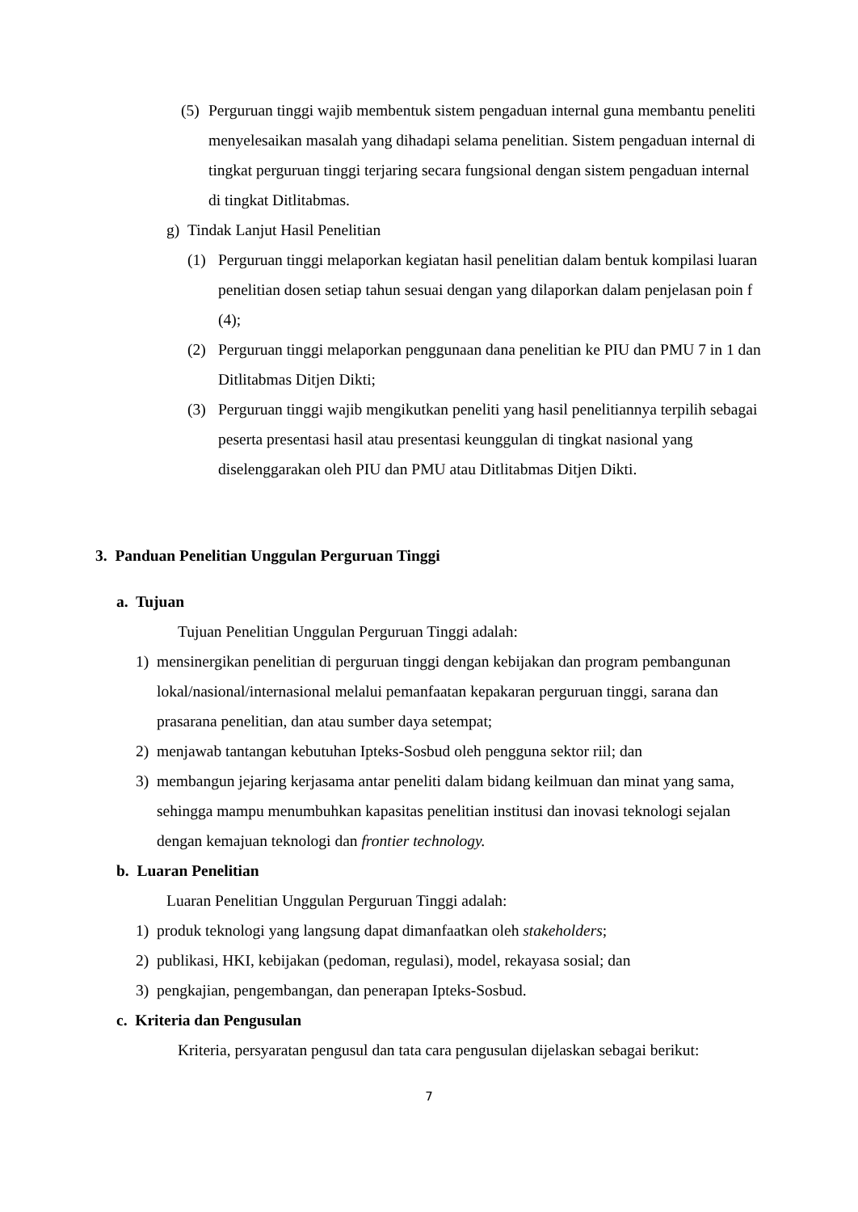(5) Perguruan tinggi wajib membentuk sistem pengaduan internal guna membantu peneliti menyelesaikan masalah yang dihadapi selama penelitian. Sistem pengaduan internal di tingkat perguruan tinggi terjaring secara fungsional dengan sistem pengaduan internal di tingkat Ditlitabmas.
g) Tindak Lanjut Hasil Penelitian
(1) Perguruan tinggi melaporkan kegiatan hasil penelitian dalam bentuk kompilasi luaran penelitian dosen setiap tahun sesuai dengan yang dilaporkan dalam penjelasan poin f (4);
(2) Perguruan tinggi melaporkan penggunaan dana penelitian ke PIU dan PMU 7 in 1 dan Ditlitabmas Ditjen Dikti;
(3) Perguruan tinggi wajib mengikutkan peneliti yang hasil penelitiannya terpilih sebagai peserta presentasi hasil atau presentasi keunggulan di tingkat nasional yang diselenggarakan oleh PIU dan PMU atau Ditlitabmas Ditjen Dikti.
3. Panduan Penelitian Unggulan Perguruan Tinggi
a. Tujuan
Tujuan Penelitian Unggulan Perguruan Tinggi adalah:
1) mensinergikan penelitian di perguruan tinggi dengan kebijakan dan program pembangunan lokal/nasional/internasional melalui pemanfaatan kepakaran perguruan tinggi, sarana dan prasarana penelitian, dan atau sumber daya setempat;
2) menjawab tantangan kebutuhan Ipteks-Sosbud oleh pengguna sektor riil; dan
3) membangun jejaring kerjasama antar peneliti dalam bidang keilmuan dan minat yang sama, sehingga mampu menumbuhkan kapasitas penelitian institusi dan inovasi teknologi sejalan dengan kemajuan teknologi dan frontier technology.
b. Luaran Penelitian
Luaran Penelitian Unggulan Perguruan Tinggi adalah:
1) produk teknologi yang langsung dapat dimanfaatkan oleh stakeholders;
2) publikasi, HKI, kebijakan (pedoman, regulasi), model, rekayasa sosial; dan
3) pengkajian, pengembangan, dan penerapan Ipteks-Sosbud.
c. Kriteria dan Pengusulan
Kriteria, persyaratan pengusul dan tata cara pengusulan dijelaskan sebagai berikut:
7